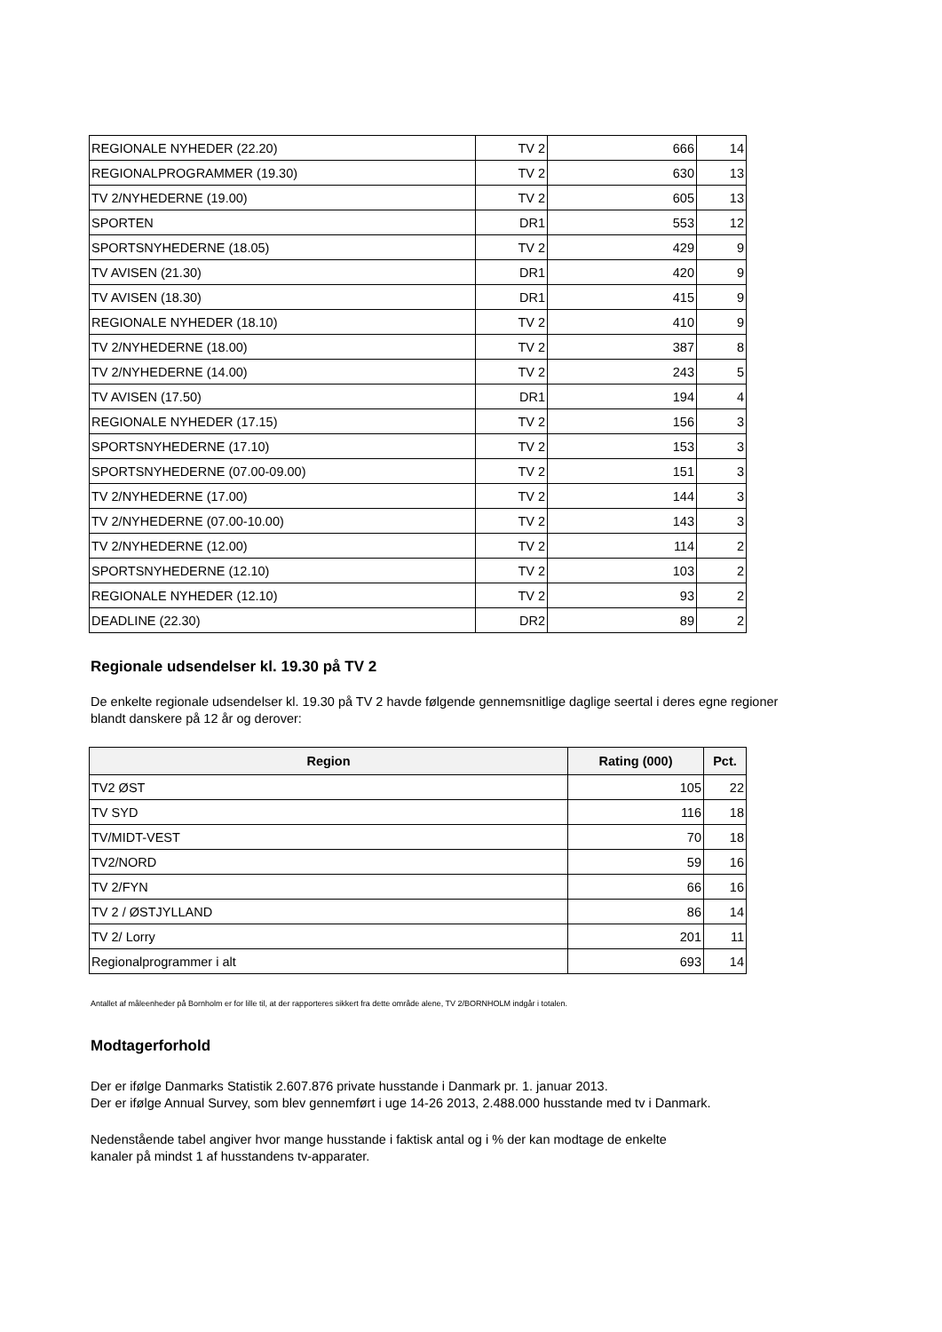| REGIONALE NYHEDER (22.20) | TV 2 | 666 | 14 |
| REGIONALPROGRAMMER (19.30) | TV 2 | 630 | 13 |
| TV 2/NYHEDERNE (19.00) | TV 2 | 605 | 13 |
| SPORTEN | DR1 | 553 | 12 |
| SPORTSNYHEDERNE (18.05) | TV 2 | 429 | 9 |
| TV AVISEN (21.30) | DR1 | 420 | 9 |
| TV AVISEN (18.30) | DR1 | 415 | 9 |
| REGIONALE NYHEDER (18.10) | TV 2 | 410 | 9 |
| TV 2/NYHEDERNE (18.00) | TV 2 | 387 | 8 |
| TV 2/NYHEDERNE (14.00) | TV 2 | 243 | 5 |
| TV AVISEN (17.50) | DR1 | 194 | 4 |
| REGIONALE NYHEDER (17.15) | TV 2 | 156 | 3 |
| SPORTSNYHEDERNE (17.10) | TV 2 | 153 | 3 |
| SPORTSNYHEDERNE (07.00-09.00) | TV 2 | 151 | 3 |
| TV 2/NYHEDERNE (17.00) | TV 2 | 144 | 3 |
| TV 2/NYHEDERNE (07.00-10.00) | TV 2 | 143 | 3 |
| TV 2/NYHEDERNE (12.00) | TV 2 | 114 | 2 |
| SPORTSNYHEDERNE (12.10) | TV 2 | 103 | 2 |
| REGIONALE NYHEDER (12.10) | TV 2 | 93 | 2 |
| DEADLINE (22.30) | DR2 | 89 | 2 |
Regionale udsendelser kl. 19.30 på TV 2
De enkelte regionale udsendelser kl. 19.30 på TV 2 havde følgende gennemsnitlige daglige seertal i deres egne regioner
blandt danskere på 12 år og derover:
| Region | Rating (000) | Pct. |
| --- | --- | --- |
| TV2 ØST | 105 | 22 |
| TV SYD | 116 | 18 |
| TV/MIDT-VEST | 70 | 18 |
| TV2/NORD | 59 | 16 |
| TV 2/FYN | 66 | 16 |
| TV 2 / ØSTJYLLAND | 86 | 14 |
| TV 2/ Lorry | 201 | 11 |
| Regionalprogrammer i alt | 693 | 14 |
Antallet af måleenheder på Bornholm er for lille til, at der rapporteres sikkert fra dette område alene, TV 2/BORNHOLM indgår i totalen.
Modtagerforhold
Der er ifølge Danmarks Statistik 2.607.876 private husstande i Danmark pr. 1. januar 2013.
Der er ifølge Annual Survey, som blev gennemført i uge 14-26 2013, 2.488.000 husstande med tv i Danmark.
Nedenstående tabel angiver hvor mange husstande i faktisk antal og i % der kan modtage de enkelte
kanaler på mindst 1 af husstandens tv-apparater.